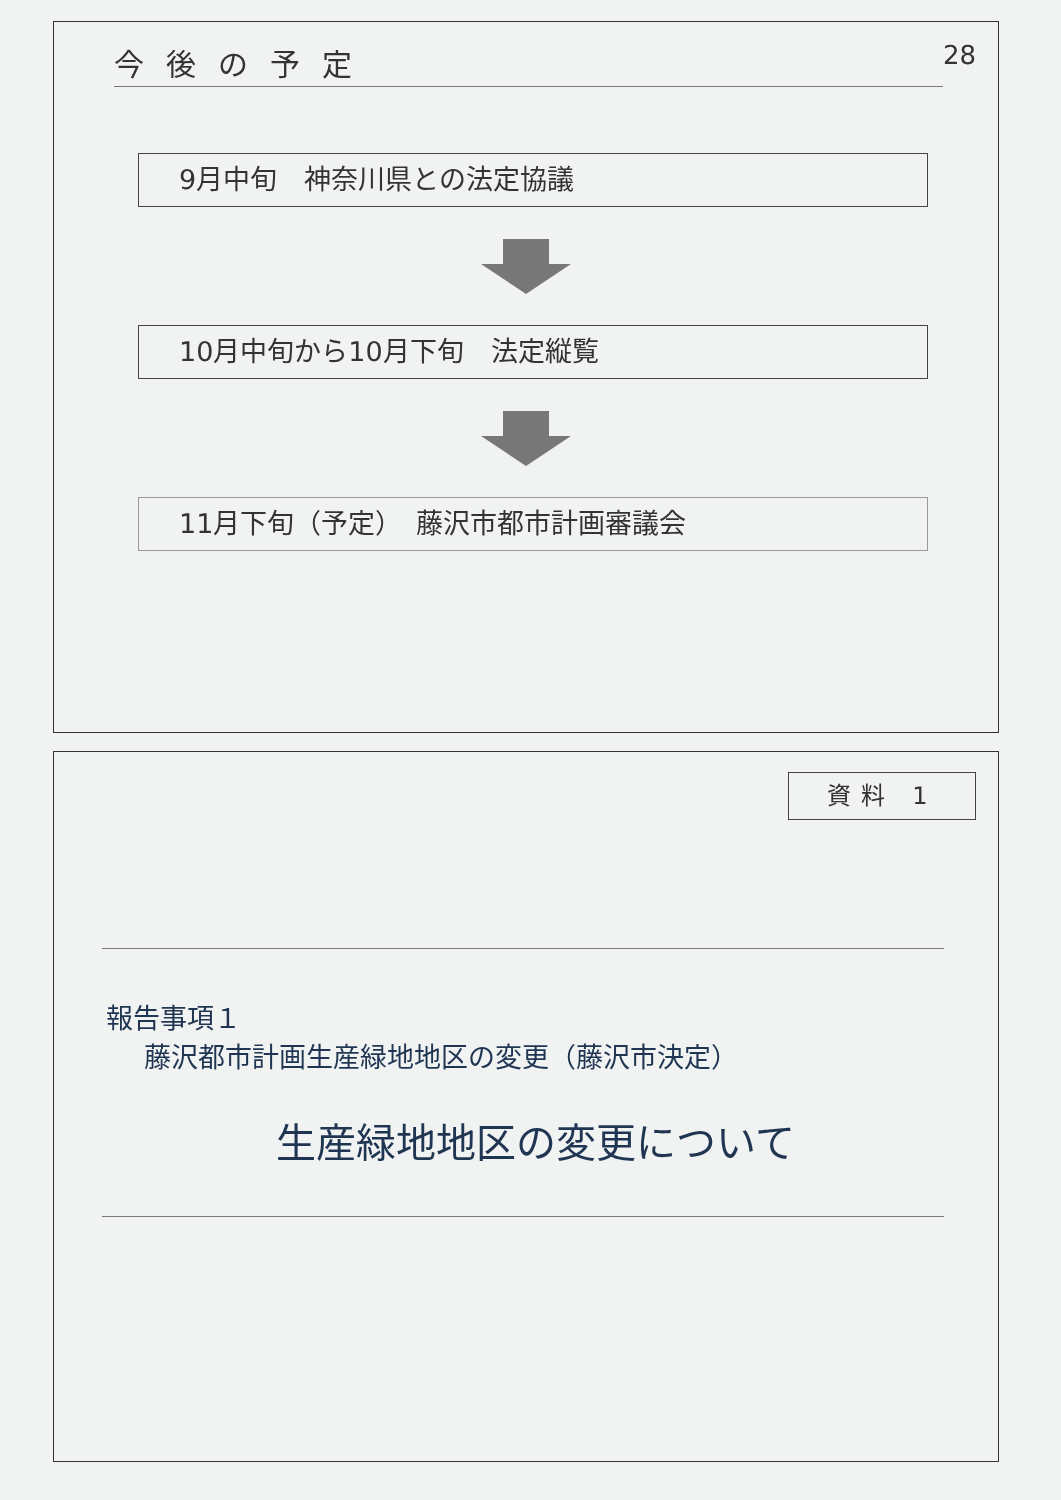今後の予定
28
9月中旬　神奈川県との法定協議
10月中旬から10月下旬　法定縦覧
11月下旬（予定）　藤沢市都市計画審議会
資料 1
報告事項１
藤沢都市計画生産緑地地区の変更（藤沢市決定）
生産緑地地区の変更について